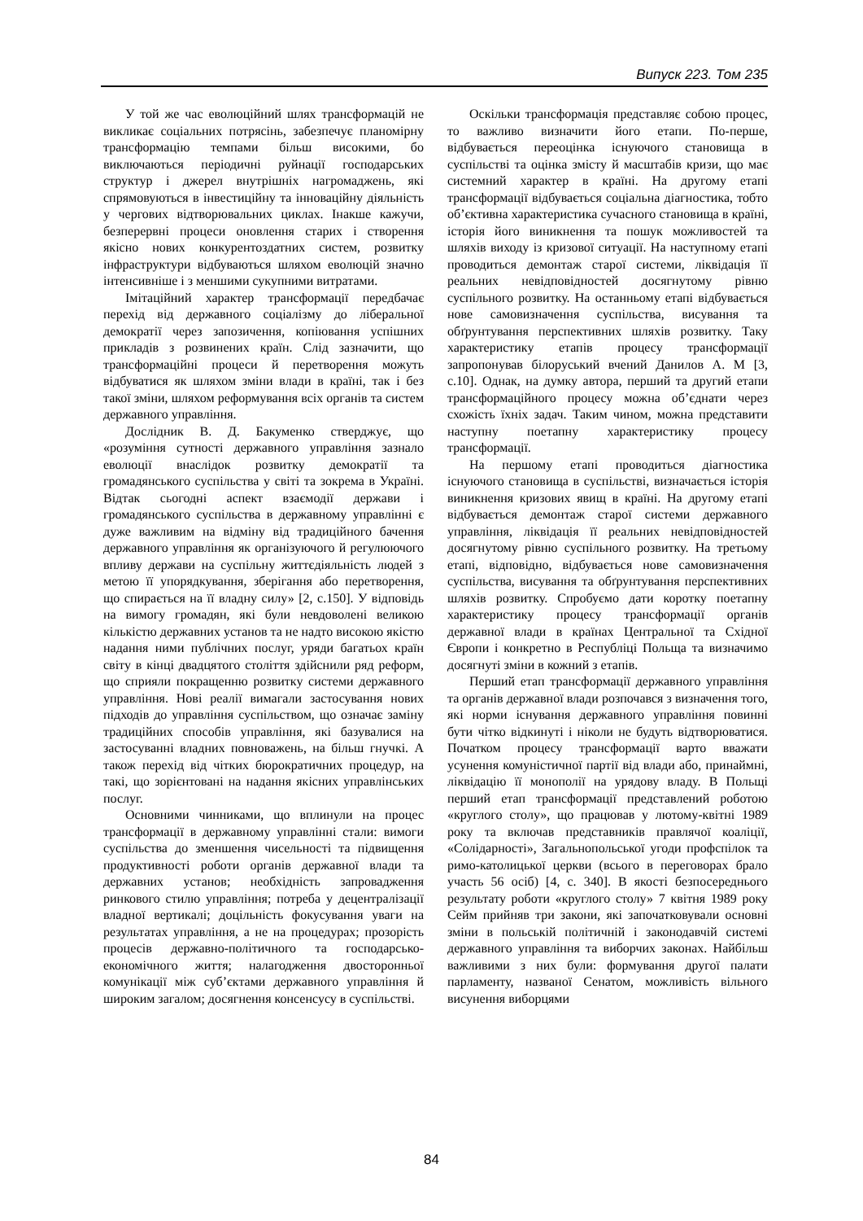Випуск 223. Том 235
У той же час еволюційний шлях трансформацій не викликає соціальних потрясінь, забезпечує планомірну трансформацію темпами більш високими, бо виключаються періодичні руйнації господарських структур і джерел внутрішніх нагромаджень, які спрямовуються в інвестиційну та інноваційну діяльність у чергових відтворювальних циклах. Інакше кажучи, безперервні процеси оновлення старих і створення якісно нових конкурентоздатних систем, розвитку інфраструктури відбуваються шляхом еволюцій значно інтенсивніше і з меншими сукупними витратами.
Імітаційний характер трансформації передбачає перехід від державного соціалізму до ліберальної демократії через запозичення, копіювання успішних прикладів з розвинених країн. Слід зазначити, що трансформаційні процеси й перетворення можуть відбуватися як шляхом зміни влади в країні, так і без такої зміни, шляхом реформування всіх органів та систем державного управління.
Дослідник В. Д. Бакуменко стверджує, що «розуміння сутності державного управління зазнало еволюції внаслідок розвитку демократії та громадянського суспільства у світі та зокрема в Україні. Відтак сьогодні аспект взаємодії держави і громадянського суспільства в державному управлінні є дуже важливим на відміну від традиційного бачення державного управління як організуючого й регулюючого впливу держави на суспільну життєдіяльність людей з метою її упорядкування, зберігання або перетворення, що спирається на її владну силу» [2, с.150]. У відповідь на вимогу громадян, які були невдоволені великою кількістю державних установ та не надто високою якістю надання ними публічних послуг, уряди багатьох країн світу в кінці двадцятого століття здійснили ряд реформ, що сприяли покращенню розвитку системи державного управління. Нові реалії вимагали застосування нових підходів до управління суспільством, що означає заміну традиційних способів управління, які базувалися на застосуванні владних повноважень, на більш гнучкі. А також перехід від чітких бюрократичних процедур, на такі, що зорієнтовані на надання якісних управлінських послуг.
Основними чинниками, що вплинули на процес трансформації в державному управлінні стали: вимоги суспільства до зменшення чисельності та підвищення продуктивності роботи органів державної влади та державних установ; необхідність запровадження ринкового стилю управління; потреба у децентралізації владної вертикалі; доцільність фокусування уваги на результатах управління, а не на процедурах; прозорість процесів державно-політичного та господарсько-економічного життя; налагодження двосторонньої комунікації між суб’єктами державного управління й широким загалом; досягнення консенсусу в суспільстві.
Оскільки трансформація представляє собою процес, то важливо визначити його етапи. По-перше, відбувається переоцінка існуючого становища в суспільстві та оцінка змісту й масштабів кризи, що має системний характер в країні. На другому етапі трансформації відбувається соціальна діагностика, тобто об’єктивна характеристика сучасного становища в країні, історія його виникнення та пошук можливостей та шляхів виходу із кризової ситуації. На наступному етапі проводиться демонтаж старої системи, ліквідація її реальних невідповідностей досягнутому рівню суспільного розвитку. На останньому етапі відбувається нове самовизначення суспільства, висування та обґрунтування перспективних шляхів розвитку. Таку характеристику етапів процесу трансформації запропонував білоруський вчений Данилов А. М [3, с.10]. Однак, на думку автора, перший та другий етапи трансформаційного процесу можна об’єднати через схожість їхніх задач. Таким чином, можна представити наступну поетапну характеристику процесу трансформації.
На першому етапі проводиться діагностика існуючого становища в суспільстві, визначається історія виникнення кризових явищ в країні. На другому етапі відбувається демонтаж старої системи державного управління, ліквідація її реальних невідповідностей досягнутому рівню суспільного розвитку. На третьому етапі, відповідно, відбувається нове самовизначення суспільства, висування та обґрунтування перспективних шляхів розвитку. Спробуємо дати коротку поетапну характеристику процесу трансформації органів державної влади в країнах Центральної та Східної Європи і конкретно в Республіці Польща та визначимо досягнуті зміни в кожний з етапів.
Перший етап трансформації державного управління та органів державної влади розпочався з визначення того, які норми існування державного управління повинні бути чітко відкинуті і ніколи не будуть відтворюватися. Початком процесу трансформації варто вважати усунення комуністичної партії від влади або, принаймні, ліквідацію її монополії на урядову владу. В Польщі перший етап трансформації представлений роботою «круглого столу», що працював у лютому-квітні 1989 року та включав представників правлячої коаліції, «Солідарності», Загальнопольської угоди профспілок та римо-католицької церкви (всього в переговорах брало участь 56 осіб) [4, с. 340]. В якості безпосереднього результату роботи «круглого столу» 7 квітня 1989 року Сейм прийняв три закони, які започатковували основні зміни в польській політичній і законодавчій системі державного управління та виборчих законах. Найбільш важливими з них були: формування другої палати парламенту, названої Сенатом, можливість вільного висунення виборцями
84